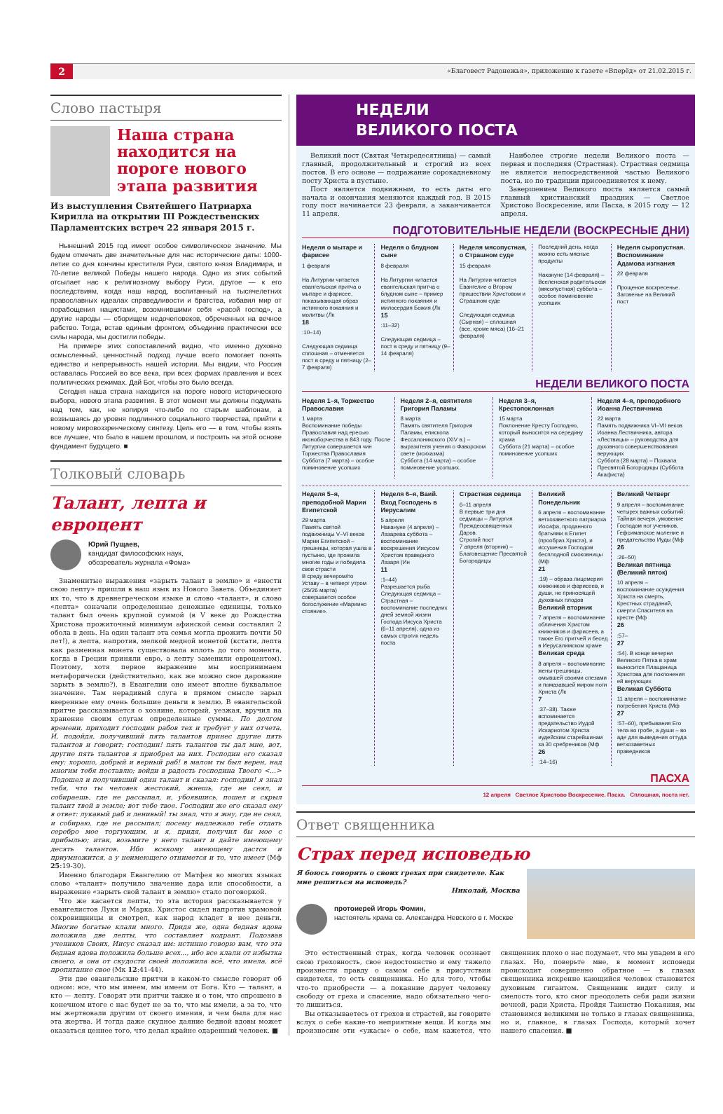2
«Благовест Радонежья», приложение к газете «Вперёд» от 21.02.2015 г.
Слово пастыря
Наша страна находится на пороге нового этапа развития
Из выступления Святейшего Патриарха Кирилла на открытии III Рождественских Парламентских встреч 22 января 2015 г.
Нынешний 2015 год имеет особое символическое значение. Мы будем отмечать две значительные для нас исторические даты: 1000-летие со дня кончины крестителя Руси, святого князя Владимира, и 70-летие великой Победы нашего народа. Одно из этих событий отсылает нас к религиозному выбору Руси, другое — к его последствиям, когда наш народ, воспитанный на тысячелетних православных идеалах справедливости и братства, избавил мир от порабощения нацистами, возомнившими себя «расой господ», а другие народы — сборищем недочеловеков, обреченных на вечное рабство. Тогда, встав единым фронтом, объединив практически все силы народа, мы достигли победы.
На примере этих сопоставлений видно, что именно духовно осмысленный, ценностный подход лучше всего помогает понять единство и непрерывность нашей истории. Мы видим, что Россия оставалась Россией во все века, при всех формах правления и всех политических режимах. Дай Бог, чтобы это было всегда.
Сегодня наша страна находится на пороге нового исторического выбора, нового этапа развития. В этот момент мы должны подумать над тем, как, не копируя что-либо по старым шаблонам, а возвышаясь до уровня подлинного социального творчества, прийти к новому мировоззренческому синтезу. Цель его — в том, чтобы взять все лучшее, что было в нашем прошлом, и построить на этой основе фундамент будущего. ■
Толковый словарь
Талант, лепта и евроцент
Юрий Пущаев,
кандидат философских наук,
обозреватель журнала «Фома»
Знаменитые выражения «зарыть талант в землю» и «внести свою лепту» пришли в наш язык из Нового Завета. Объединяет их то, что в древнегреческом языке и слово «талант», и слово «лепта» означали определенные денежные единицы, только талант был очень крупной суммой (в V веке до Рождества Христова прожиточный минимум афинской семьи составлял 2 обола в день. На один талант эта семья могла прожить почти 50 лет!), а лепта, напротив, мелкой медной монетой (кстати, лепта как разменная монета существовала вплоть до того момента, когда в Греции приняли евро, а лепту заменили евроцентом). Поэтому, хотя первое выражение мы воспринимаем метафорически (действительно, как же можно свое дарование зарыть в землю?), в Евангелии оно имеет вполне буквальное значение. Там нерадивый слуга в прямом смысле зарыл вверенные ему очень большие деньги в землю. В евангельской притче рассказывается о хозяине, который, уезжая, вручил на хранение своим слугам определенные суммы. По долгом времени, приходит господин рабов тех и требует у них отчета. И, подойдя, получивший пять талантов принес другие пять талантов и говорит: господин! пять талантов ты дал мне, вот, другие пять талантов я приобрел на них. Господин его сказал ему: хорошо, добрый и верный раб! в малом ты был верен, над многим тебя поставлю; войди в радость господина Твоего <...> Подошел и получивший один талант и сказал: господин! я знал тебя, что ты человек жестокий, жнешь, где не сеял, и собираешь, где не рассыпал, и, убоявшись, пошел и скрыл талант твой в земле; вот тебе твое. Господин же его сказал ему в ответ: лукавый раб и ленивый! ты знал, что я жну, где не сеял, и собираю, где не рассыпал; посему надлежало тебе отдать серебро мое торгующим, и я, придя, получил бы мое с прибылью; итак, возьмите у него талант и дайте имеющему десять талантов. Ибо всякому имеющему дастся и приумножится, а у неимеющего отнимется и то, что имеет (Мф 25:19-30).
Именно благодаря Евангелию от Матфея во многих языках слово «талант» получило значение дара или способности, а выражение «зарыть свой талант в землю» стало поговоркой.
Что же касается лепты, то эта история рассказывается у евангелистов Луки и Марка. Христос сидел напротив храмовой сокровищницы и смотрел, как народ кладет в нее деньги. Многие богатые клали много. Придя же, одна бедная вдова положила две лепты, что составляет кодрант. Подозвав учеников Своих, Иисус сказал им: истинно говорю вам, что эта бедная вдова положила больше всех..., ибо все клали от избытка своего, а она от скудости своей положила всё, что имела, всё пропитание свое (Мк 12:41-44).
Эти две евангельские притчи в каком-то смысле говорят об одном: все, что мы имеем, мы имеем от Бога. Кто — талант, а кто — лепту. Говорят эти притчи также и о том, что спрошено в конечном итоге с нас будет не за то, что мы имели, а за то, что мы жертвовали другим от своего имения, и чем была для нас эта жертва. И тогда даже скудное даяние бедной вдовы может оказаться ценнее того, что делал крайне одаренный человек. ■
НЕДЕЛИ
ВЕЛИКОГО ПОСТА
Великий пост (Святая Четыредесятница) — самый главный, продолжительный и строгий из всех постов. В его основе — подражание сорокадневному посту Христа в пустыне.
Пост является подвижным, то есть даты его начала и окончания меняются каждый год. В 2015 году пост начинается 23 февраля, а заканчивается 11 апреля.
Наиболее строгие недели Великого поста — первая и последняя (Страстная). Страстная седмица не является непосредственной частью Великого поста, но по традиции присоединяется к нему.
Завершением Великого поста является самый главный христианский праздник — Светлое Христово Воскресение, или Пасха, в 2015 году — 12 апреля.
ПОДГОТОВИТЕЛЬНЫЕ НЕДЕЛИ (ВОСКРЕСНЫЕ ДНИ)
Неделя о мытаре и фарисее
1 февраля
На Литургии читается евангельская притча о мытаре и фарисее, показывающая образ истинного покаяния и молитвы (Лк
18:10–14)
Следующая седмица сплошная – отменяется пост в среду и пятницу (2–7 февраля)
Неделя о блудном сыне
8 февраля
На Литургии читается евангельская притча о блудном сыне – пример истинного покаяния и милосердия Божия (Лк
15:11–32)
Следующая седмица – пост в среду и пятницу (9–14 февраля)
Неделя мясопустная, о Страшном суде
15 февраля
На Литургии читается Евангелие о Втором пришествии Христовом и Страшном суде
Следующая седмица (Сырная) – сплошная (все, кроме мяса) (16–21 февраля)
Последний день, когда можно есть мясные продукты
Накануне (14 февраля) – Вселенская родительская (мясопустная) суббота – особое поминовение усопших
Неделя сыропустная. Воспоминание Адамова изгнания
22 февраля
Прощеное воскресенье. Заговенье на Великий пост
НЕДЕЛИ ВЕЛИКОГО ПОСТА
Неделя 1–я, Торжество Православия
1 марта
Воспоминание победы Православия над ересью иконоборчества в 843 году. После Литургии совершается чин Торжества Православия
Суббота (7 марта) – особое поминовение усопших
Неделя 2–я, святителя Григория Паламы
8 марта
Память святителя Григория Паламы, епископа Фессалоникского (XIV в.) – выразителя учения о Фаворском свете (исихазма)
Суббота (14 марта) – особое поминовение усопших.
Неделя 3–я, Крестопоклонная
15 марта
Поклонение Кресту Господню, который выносится на середину храма
Суббота (21 марта) – особое поминовение усопших
Неделя 4–я, преподобного Иоанна Лествичника
22 марта
Память подвижника VI–VII веков Иоанна Лествичника, автора «Лествицы» – руководства для духовного совершенствования верующих
Суббота (28 марта) – Похвала Пресвятой Богородицы (Суббота Акафиста)
Неделя 5–я, преподобной Марии Египетской
29 марта
Память святой подвижницы V–VI веков Марии Египетской – грешницы, которая ушла в пустыню, где прожила многие годы и победила свои страсти
В среду вечером/по Уставу – в четверг утром (25/26 марта) совершается особое богослужение «Мариино стояние».
Неделя 6–я, Ваий. Вход Господень в Иерусалим
5 апреля
Накануне (4 апреля) – Лазарева суббота – воспоминание воскрешения Иисусом Христом праведного Лазаря (Ин
11:1–44)
Разрешается рыба
Следующая седмица – Страстная – воспоминание последних дней земной жизни Господа Иисуса Христа (6–11 апреля), одна из самых строгих недель поста
Страстная седмица
6–11 апреля
В первые три дня седмицы – Литургия Преждеосвященных Даров.
Строгий пост
7 апреля (вторник) – Благовещение Пресвятой Богородицы
Великий Понедельник
6 апреля – воспоминание ветхозаветного патриарха Иосифа, проданного братьями в Египет (прообраз Христа), и иссушения Господом бесплодной смоковницы (Мф
21:19) – образа лицемерия книжников и фарисеев, и души, не приносящей духовных плодов
Великий вторник
7 апреля – воспоминание обличения Христом книжников и фарисеев, а также Его притчей и бесед в Иерусалимском храме
Великая среда
8 апреля – воспоминание жены-грешницы, омывшей своими слезами и помазавшей миром ноги Христа (Лк
7:37–38). Также вспоминается предательство Иудой Искариотом Христа иудейским старейшинам за 30 сребреников (Мф
26:14–16)
Великий Четверг
9 апреля – воспоминание четырех важных событий: Тайная вечеря, умовение Господом ног учеников, Гефсиманское моление и предательство Иуды (Мф
26:26–50)
Великая пятница (Великий пяток)
10 апреля – воспоминание осуждения Христа на смерть, Крестных страданий, смерти Спасителя на кресте (Мф
26:57–
27:54). В конце вечерни Великого Пятка в храм выносится Плащаница Христова для поклонения ей верующих
Великая Суббота
11 апреля – воспоминание погребения Христа (Мф
27:57–60), пребывания Его тела во гробе, а души – во аде для выведения оттуда ветхозаветных праведников
ПАСХА
12 апреля Светлое Христово Воскресение. Пасха. Сплошная, поста нет.
Ответ священника
Страх перед исповедью
Я боюсь говорить о своих грехах при свидетеле. Как мне решиться на исповедь?
Николай, Москва
протоиерей Игорь Фомин,
настоятель храма св. Александра Невского в г. Москве
Это естественный страх, когда человек осознает свою греховность, свое недостоинство и ему тяжело произнести правду о самом себе в присутствии свидетеля, то есть священника. Но для того, чтобы что-то приобрести — а покаяние дарует человеку свободу от греха и спасение, надо обязательно чего-то лишиться.
Вы отказываетесь от грехов и страстей, вы говорите вслух о себе какие-то неприятные вещи. И когда мы произносим эти «ужасы» о себе, нам кажется, что священник плохо о нас подумает, что мы упадем в его глазах. Но, поверьте мне, в момент исповеди происходит совершенно обратное — в глазах священника искренне кающийся человек становится духовным гигантом. Священник видит силу и смелость того, кто смог преодолеть себя ради жизни вечной, ради Христа. Пройдя Таинство Покаяния, мы становимся великими не только в глазах священника, но и, главное, в глазах Господа, который хочет нашего спасения. ■